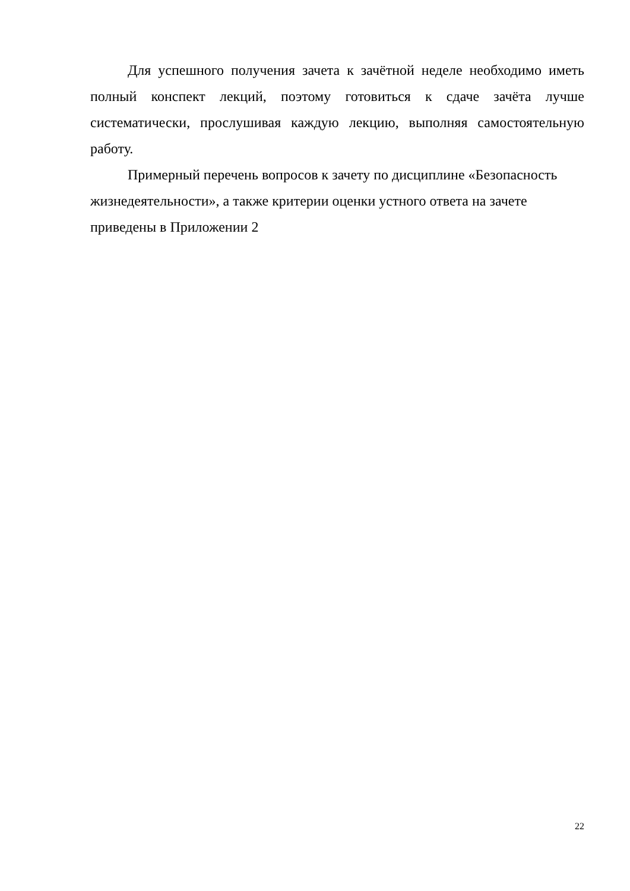Для успешного получения зачета к зачётной неделе необходимо иметь полный конспект лекций, поэтому готовиться к сдаче зачёта лучше систематически, прослушивая каждую лекцию, выполняя самостоятельную работу.
Примерный перечень вопросов к зачету по дисциплине «Безопасность жизнедеятельности», а также критерии оценки устного ответа на зачете приведены в Приложении 2
22